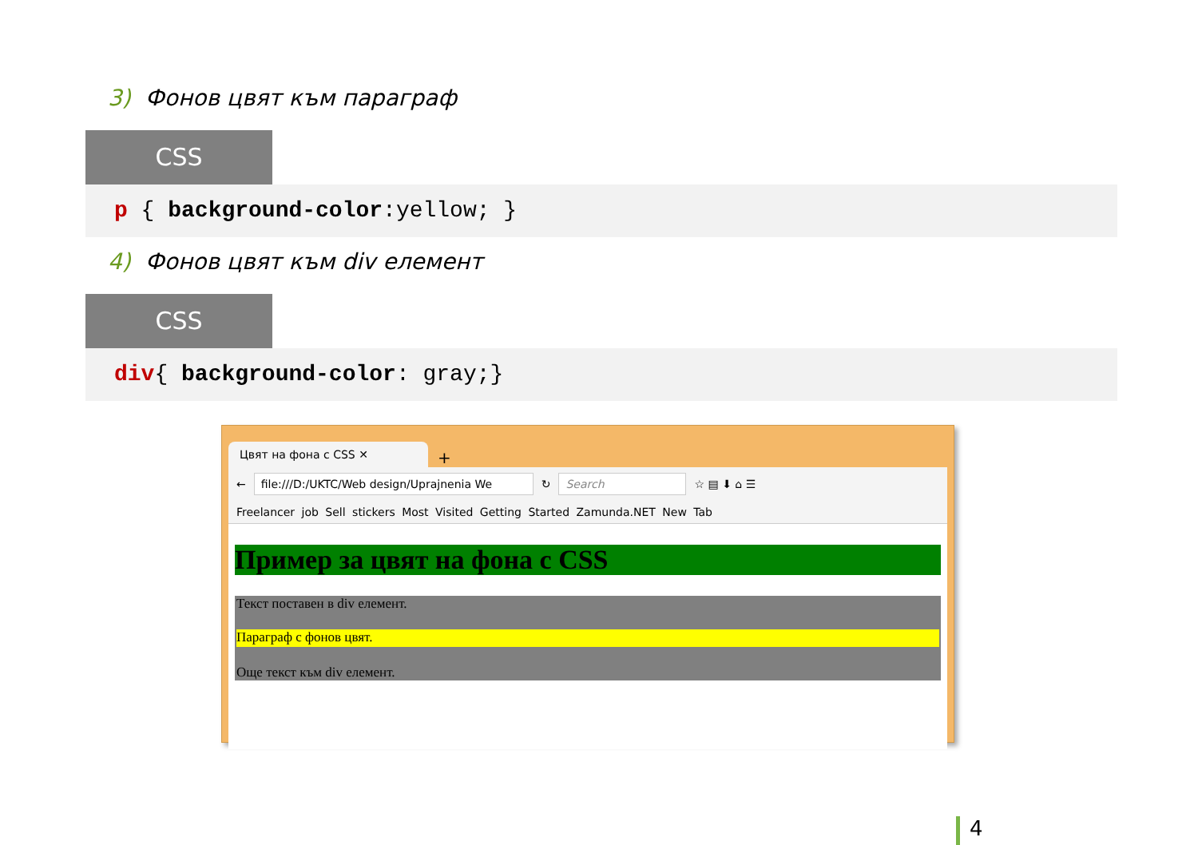3) Фонов цвят към параграф
CSS
p { background-color:yellow; }
4) Фонов цвят към div елемент
CSS
div{ background-color: gray;}
Цвят на фона с CSS ✕
+
←
file:///D:/UKTC/Web design/Uprajnenia We
↻
Search
☆ ▤ ⬇ ⌂ ☰
Freelancer job Sell stickers Most Visited Getting Started Zamunda.NET New Tab
Пример за цвят на фона с CSS
Текст поставен в div елемент.
Параграф с фонов цвят.
Още текст към div елемент.
4